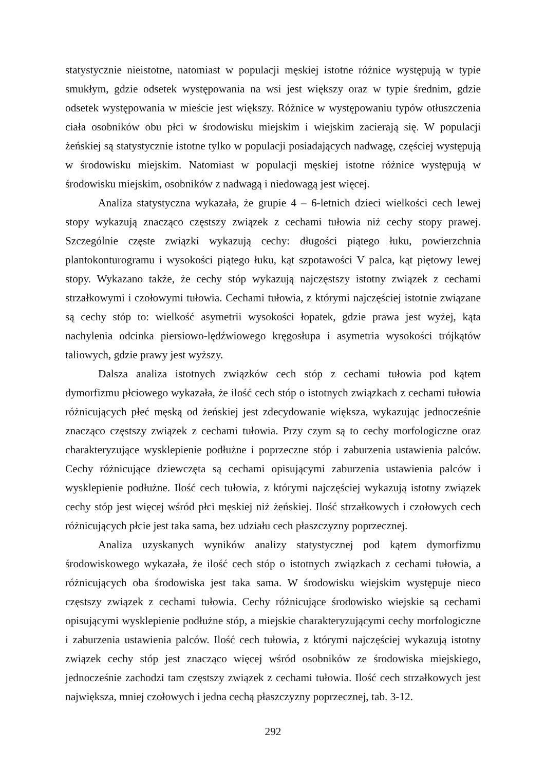statystycznie nieistotne, natomiast w populacji męskiej istotne różnice występują w typie smukłym, gdzie odsetek występowania na wsi jest większy oraz w typie średnim, gdzie odsetek występowania w mieście jest większy. Różnice w występowaniu typów otłuszczenia ciała osobników obu płci w środowisku miejskim i wiejskim zacierają się. W populacji żeńskiej są statystycznie istotne tylko w populacji posiadających nadwagę, częściej występują w środowisku miejskim. Natomiast w populacji męskiej istotne różnice występują w środowisku miejskim, osobników z nadwagą i niedowagą jest więcej.
Analiza statystyczna wykazała, że grupie 4 – 6-letnich dzieci wielkości cech lewej stopy wykazują znacząco częstszy związek z cechami tułowia niż cechy stopy prawej. Szczególnie częste związki wykazują cechy: długości piątego łuku, powierzchnia plantokonturogramu i wysokości piątego łuku, kąt szpotawości V palca, kąt piętowy lewej stopy. Wykazano także, że cechy stóp wykazują najczęstszy istotny związek z cechami strzałkowymi i czołowymi tułowia. Cechami tułowia, z którymi najczęściej istotnie związane są cechy stóp to: wielkość asymetrii wysokości łopatek, gdzie prawa jest wyżej, kąta nachylenia odcinka piersiowo-lędźwiowego kręgosłupa i asymetria wysokości trójkątów taliowych, gdzie prawy jest wyższy.
Dalsza analiza istotnych związków cech stóp z cechami tułowia pod kątem dymorfizmu płciowego wykazała, że ilość cech stóp o istotnych związkach z cechami tułowia różnicujących płeć męską od żeńskiej jest zdecydowanie większa, wykazując jednocześnie znacząco częstszy związek z cechami tułowia. Przy czym są to cechy morfologiczne oraz charakteryzujące wysklepienie podłużne i poprzeczne stóp i zaburzenia ustawienia palców. Cechy różnicujące dziewczęta są cechami opisującymi zaburzenia ustawienia palców i wysklepienie podłużne. Ilość cech tułowia, z którymi najczęściej wykazują istotny związek cechy stóp jest więcej wśród płci męskiej niż żeńskiej. Ilość strzałkowych i czołowych cech różnicujących płcie jest taka sama, bez udziału cech płaszczyzny poprzecznej.
Analiza uzyskanych wyników analizy statystycznej pod kątem dymorfizmu środowiskowego wykazała, że ilość cech stóp o istotnych związkach z cechami tułowia, a różnicujących oba środowiska jest taka sama. W środowisku wiejskim występuje nieco częstszy związek z cechami tułowia. Cechy różnicujące środowisko wiejskie są cechami opisującymi wysklepienie podłużne stóp, a miejskie charakteryzującymi cechy morfologiczne i zaburzenia ustawienia palców. Ilość cech tułowia, z którymi najczęściej wykazują istotny związek cechy stóp jest znacząco więcej wśród osobników ze środowiska miejskiego, jednocześnie zachodzi tam częstszy związek z cechami tułowia. Ilość cech strzałkowych jest największa, mniej czołowych i jedna cechą płaszczyzny poprzecznej, tab. 3-12.
292